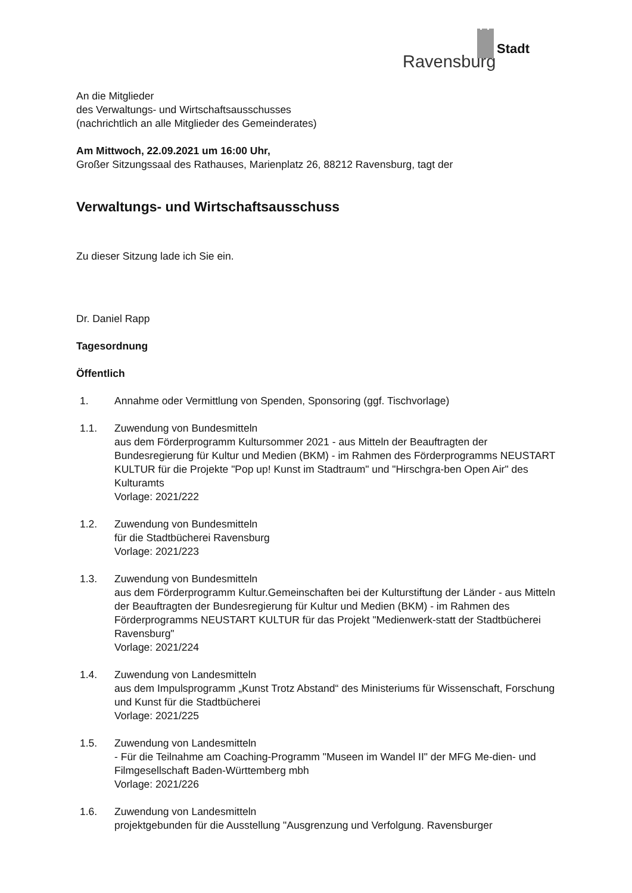Stadt
Ravensburg
An die Mitglieder
des Verwaltungs- und Wirtschaftsausschusses
(nachrichtlich an alle Mitglieder des Gemeinderates)
Am Mittwoch, 22.09.2021 um 16:00 Uhr,
Großer Sitzungssaal des Rathauses, Marienplatz 26, 88212 Ravensburg, tagt der
Verwaltungs- und Wirtschaftsausschuss
Zu dieser Sitzung lade ich Sie ein.
Dr. Daniel Rapp
Tagesordnung
Öffentlich
1. Annahme oder Vermittlung von Spenden, Sponsoring (ggf. Tischvorlage)
1.1. Zuwendung von Bundesmitteln
aus dem Förderprogramm Kultursommer 2021 - aus Mitteln der Beauftragten der Bundesregierung für Kultur und Medien (BKM) - im Rahmen des Förderprogramms NEUSTART KULTUR für die Projekte "Pop up! Kunst im Stadtraum" und "Hirschgra-ben Open Air" des Kulturamts
Vorlage: 2021/222
1.2. Zuwendung von Bundesmitteln
für die Stadtbücherei Ravensburg
Vorlage: 2021/223
1.3. Zuwendung von Bundesmitteln
aus dem Förderprogramm Kultur.Gemeinschaften bei der Kulturstiftung der Länder - aus Mitteln der Beauftragten der Bundesregierung für Kultur und Medien (BKM) - im Rahmen des Förderprogramms NEUSTART KULTUR für das Projekt "Medienwerk-statt der Stadtbücherei Ravensburg"
Vorlage: 2021/224
1.4. Zuwendung von Landesmitteln
aus dem Impulsprogramm „Kunst Trotz Abstand“ des Ministeriums für Wissenschaft, Forschung und Kunst für die Stadtbücherei
Vorlage: 2021/225
1.5. Zuwendung von Landesmitteln
- Für die Teilnahme am Coaching-Programm "Museen im Wandel II" der MFG Me-dien- und Filmgesellschaft Baden-Württemberg mbh
Vorlage: 2021/226
1.6. Zuwendung von Landesmitteln
projektgebunden für die Ausstellung "Ausgrenzung und Verfolgung. Ravensburger